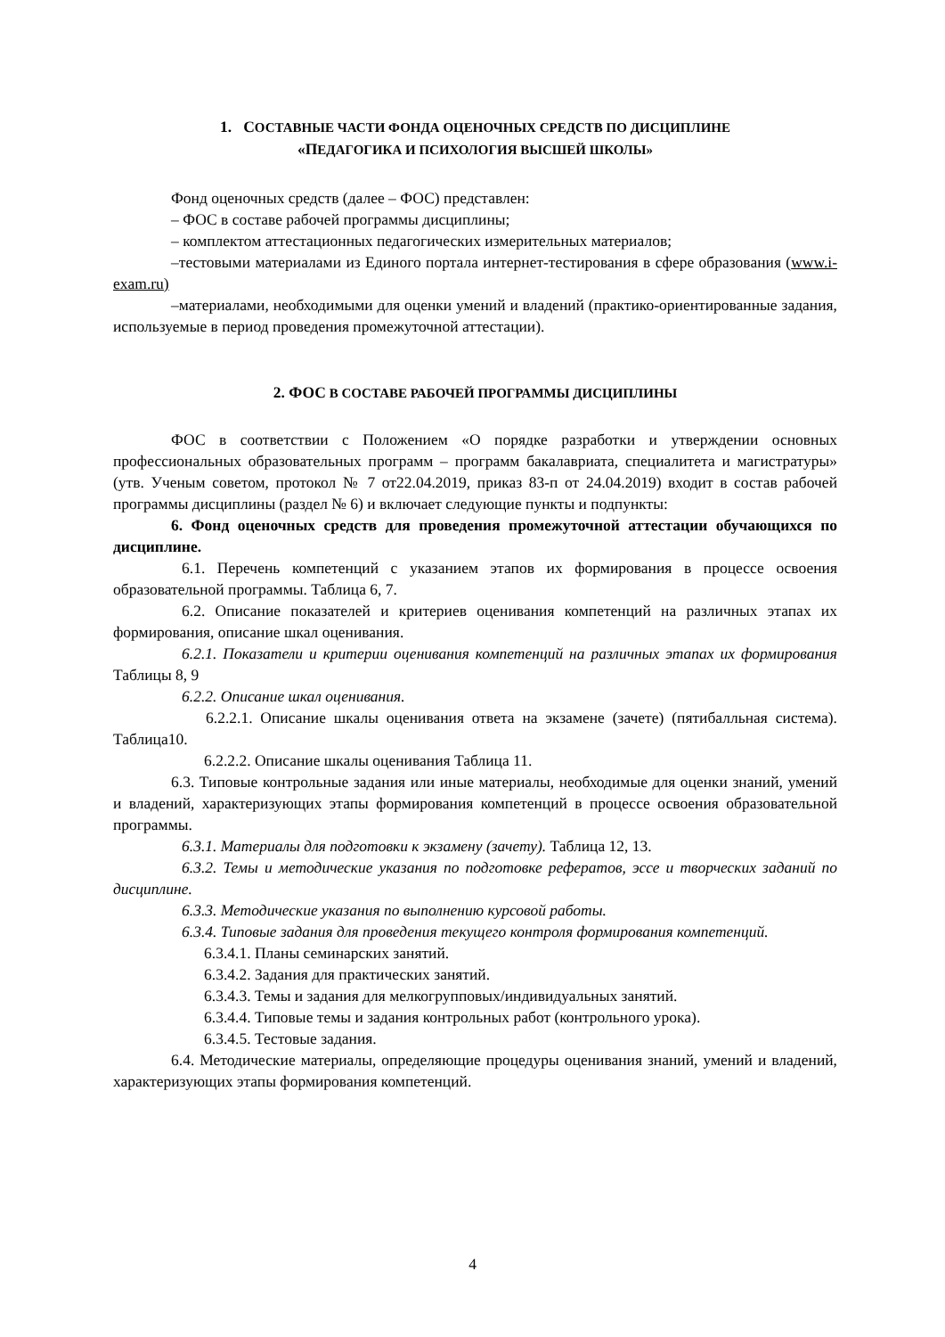1. СОСТАВНЫЕ ЧАСТИ ФОНДА ОЦЕНОЧНЫХ СРЕДСТВ ПО ДИСЦИПЛИНЕ
«ПЕДАГОГИКА И ПСИХОЛОГИЯ ВЫСШЕЙ ШКОЛЫ»
Фонд оценочных средств (далее – ФОС) представлен:
– ФОС в составе рабочей программы дисциплины;
– комплектом аттестационных педагогических измерительных материалов;
–тестовыми материалами из Единого портала интернет-тестирования в сфере образования (www.i-exam.ru)
–материалами, необходимыми для оценки умений и владений (практико-ориентированные задания, используемые в период проведения промежуточной аттестации).
2. ФОС В СОСТАВЕ РАБОЧЕЙ ПРОГРАММЫ ДИСЦИПЛИНЫ
ФОС в соответствии с Положением «О порядке разработки и утверждении основных профессиональных образовательных программ – программ бакалавриата, специалитета и магистратуры» (утв. Ученым советом, протокол № 7 от22.04.2019, приказ 83-п от 24.04.2019) входит в состав рабочей программы дисциплины (раздел № 6) и включает следующие пункты и подпункты:
6. Фонд оценочных средств для проведения промежуточной аттестации обучающихся по дисциплине.
6.1. Перечень компетенций с указанием этапов их формирования в процессе освоения образовательной программы. Таблица 6, 7.
6.2. Описание показателей и критериев оценивания компетенций на различных этапах их формирования, описание шкал оценивания.
6.2.1. Показатели и критерии оценивания компетенций на различных этапах их формирования Таблицы 8, 9
6.2.2. Описание шкал оценивания.
6.2.2.1. Описание шкалы оценивания ответа на экзамене (зачете) (пятибалльная система). Таблица10.
6.2.2.2. Описание шкалы оценивания Таблица 11.
6.3. Типовые контрольные задания или иные материалы, необходимые для оценки знаний, умений и владений, характеризующих этапы формирования компетенций в процессе освоения образовательной программы.
6.3.1. Материалы для подготовки к экзамену (зачету). Таблица 12, 13.
6.3.2. Темы и методические указания по подготовке рефератов, эссе и творческих заданий по дисциплине.
6.3.3. Методические указания по выполнению курсовой работы.
6.3.4. Типовые задания для проведения текущего контроля формирования компетенций.
6.3.4.1. Планы семинарских занятий.
6.3.4.2. Задания для практических занятий.
6.3.4.3. Темы и задания для мелкогрупповых/индивидуальных занятий.
6.3.4.4. Типовые темы и задания контрольных работ (контрольного урока).
6.3.4.5. Тестовые задания.
6.4. Методические материалы, определяющие процедуры оценивания знаний, умений и владений, характеризующих этапы формирования компетенций.
4